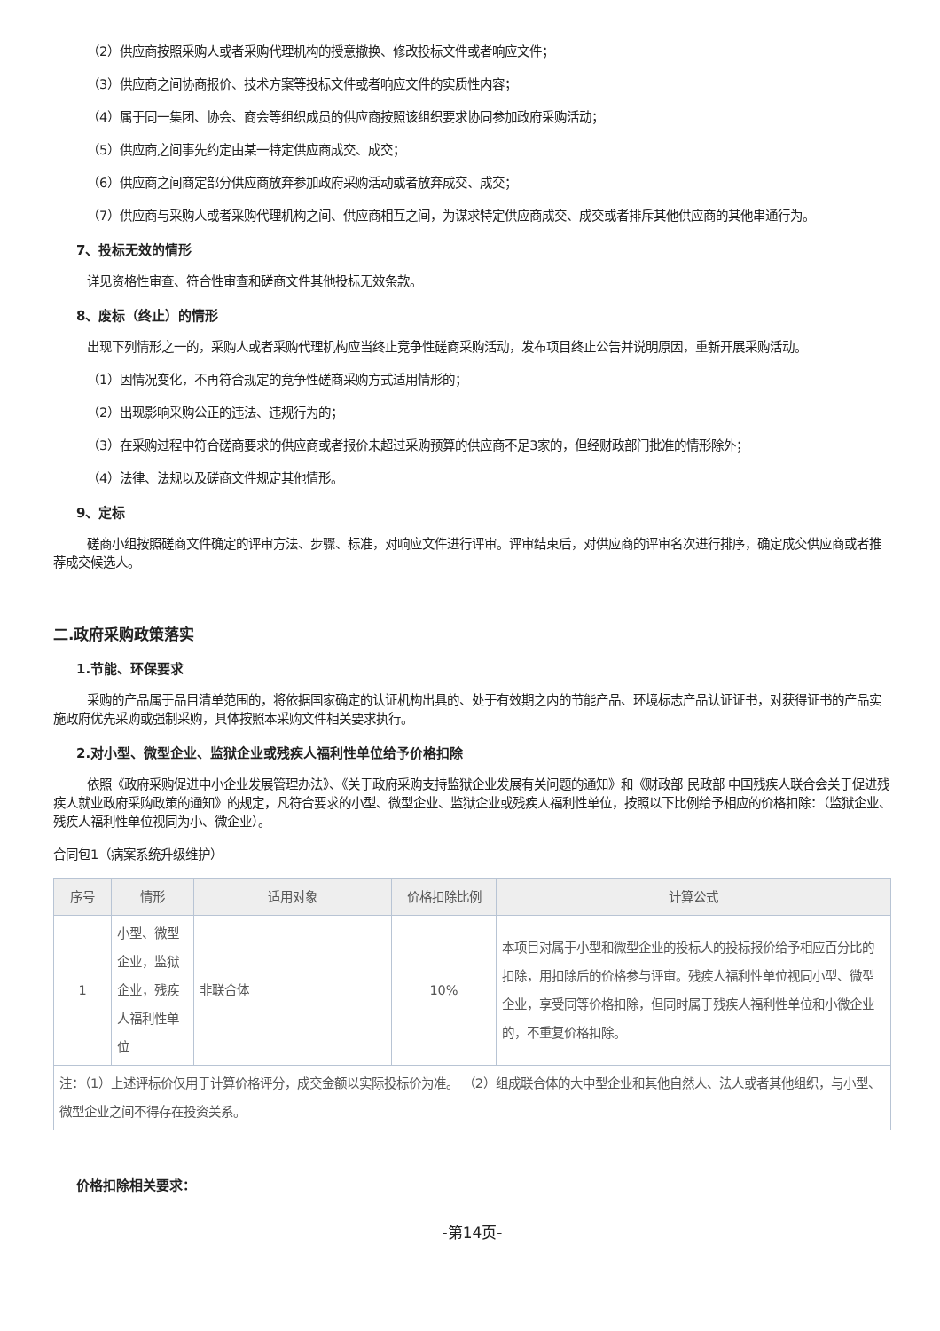（2）供应商按照采购人或者采购代理机构的授意撤换、修改投标文件或者响应文件；
（3）供应商之间协商报价、技术方案等投标文件或者响应文件的实质性内容；
（4）属于同一集团、协会、商会等组织成员的供应商按照该组织要求协同参加政府采购活动；
（5）供应商之间事先约定由某一特定供应商成交、成交；
（6）供应商之间商定部分供应商放弃参加政府采购活动或者放弃成交、成交；
（7）供应商与采购人或者采购代理机构之间、供应商相互之间，为谋求特定供应商成交、成交或者排斥其他供应商的其他串通行为。
7、投标无效的情形
详见资格性审查、符合性审查和磋商文件其他投标无效条款。
8、废标（终止）的情形
出现下列情形之一的，采购人或者采购代理机构应当终止竞争性磋商采购活动，发布项目终止公告并说明原因，重新开展采购活动。
（1）因情况变化，不再符合规定的竞争性磋商采购方式适用情形的；
（2）出现影响采购公正的违法、违规行为的；
（3）在采购过程中符合磋商要求的供应商或者报价未超过采购预算的供应商不足3家的，但经财政部门批准的情形除外；
（4）法律、法规以及磋商文件规定其他情形。
9、定标
磋商小组按照磋商文件确定的评审方法、步骤、标准，对响应文件进行评审。评审结束后，对供应商的评审名次进行排序，确定成交供应商或者推荐成交候选人。
二.政府采购政策落实
1.节能、环保要求
采购的产品属于品目清单范围的，将依据国家确定的认证机构出具的、处于有效期之内的节能产品、环境标志产品认证证书，对获得证书的产品实施政府优先采购或强制采购，具体按照本采购文件相关要求执行。
2.对小型、微型企业、监狱企业或残疾人福利性单位给予价格扣除
依照《政府采购促进中小企业发展管理办法》、《关于政府采购支持监狱企业发展有关问题的通知》和《财政部 民政部 中国残疾人联合会关于促进残疾人就业政府采购政策的通知》的规定，凡符合要求的小型、微型企业、监狱企业或残疾人福利性单位，按照以下比例给予相应的价格扣除：（监狱企业、残疾人福利性单位视同为小、微企业）。
合同包1（病案系统升级维护）
| 序号 | 情形 | 适用对象 | 价格扣除比例 | 计算公式 |
| --- | --- | --- | --- | --- |
| 1 | 小型、微型企业，监狱企业，残疾人福利性单位 | 非联合体 | 10% | 本项目对属于小型和微型企业的投标人的投标报价给予相应百分比的扣除，用扣除后的价格参与评审。残疾人福利性单位视同小型、微型企业，享受同等价格扣除，但同时属于残疾人福利性单位和小微企业的，不重复价格扣除。 |
| 注：（1）上述评标价仅用于计算价格评分，成交金额以实际投标价为准。 （2）组成联合体的大中型企业和其他自然人、法人或者其他组织，与小型、微型企业之间不得存在投资关系。 | | | | |
价格扣除相关要求：
-第14页-